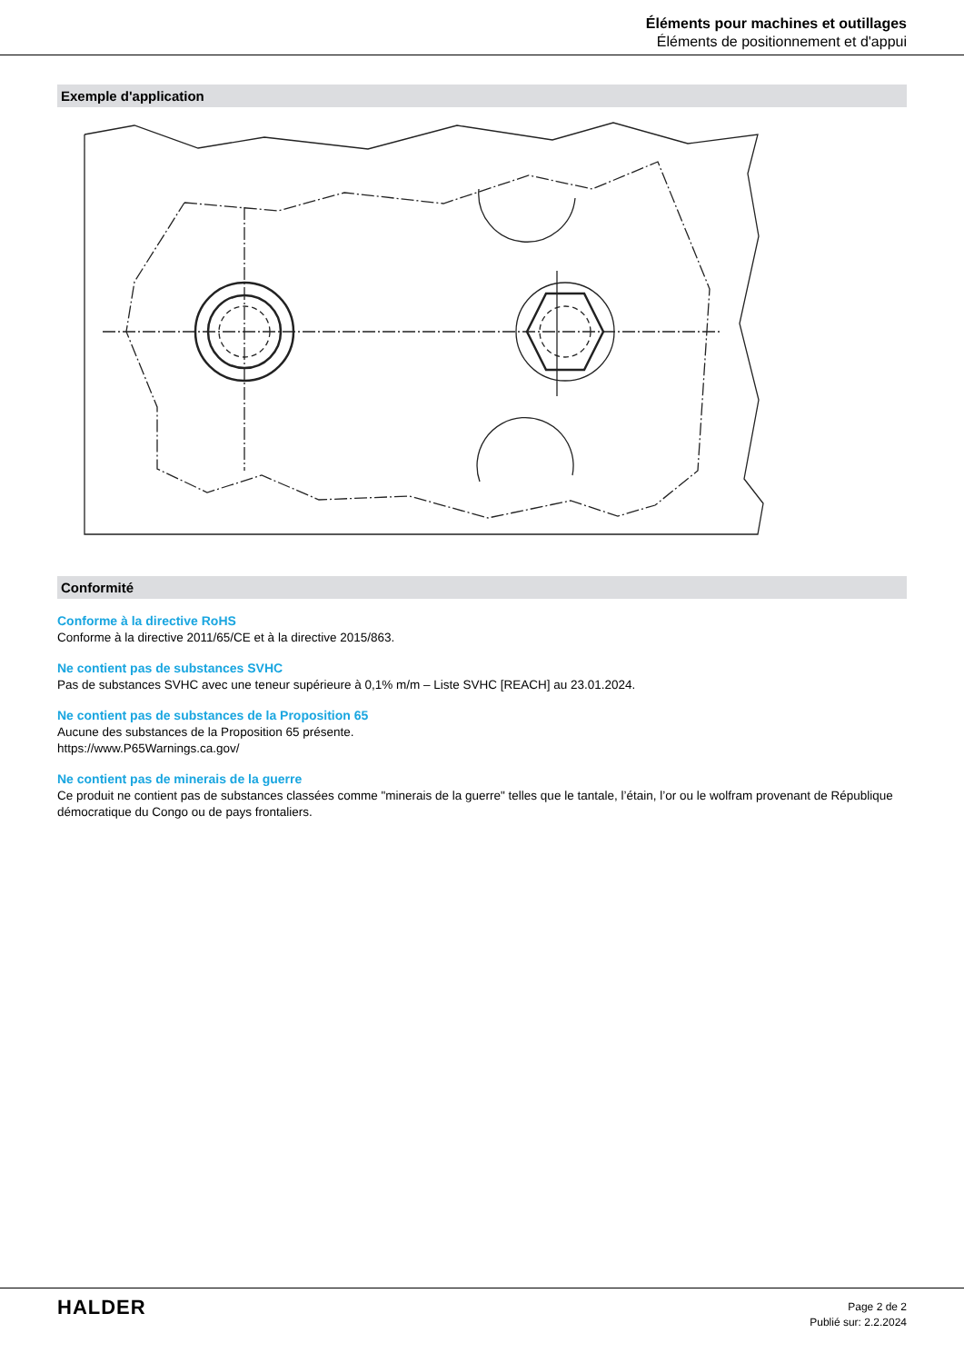Éléments pour machines et outillages
Éléments de positionnement et d'appui
Exemple d'application
Conformité
Conforme à la directive RoHS
Conforme à la directive 2011/65/CE et à la directive 2015/863.
Ne contient pas de substances SVHC
Pas de substances SVHC avec une teneur supérieure à 0,1% m/m – Liste SVHC [REACH] au 23.01.2024.
Ne contient pas de substances de la Proposition 65
Aucune des substances de la Proposition 65 présente.
https://www.P65Warnings.ca.gov/
Ne contient pas de minerais de la guerre
Ce produit ne contient pas de substances classées comme "minerais de la guerre" telles que le tantale, l’étain, l’or ou le wolfram provenant de République démocratique du Congo ou de pays frontaliers.
HALDER
Page 2 de 2
Publié sur: 2.2.2024